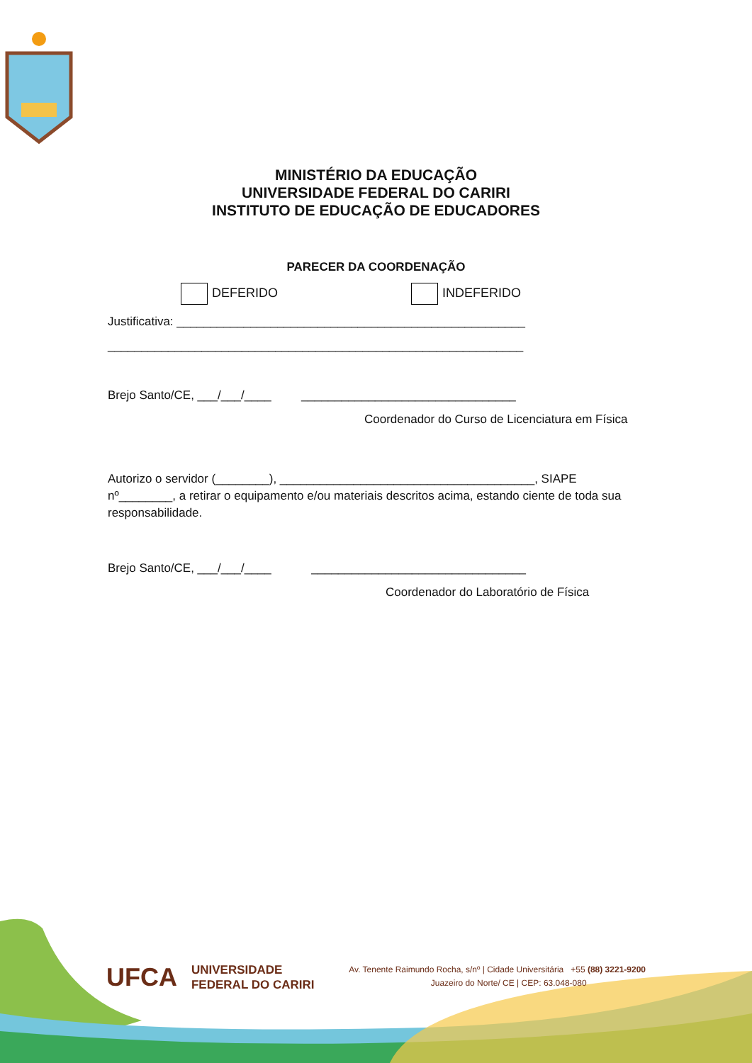MINISTÉRIO DA EDUCAÇÃO
UNIVERSIDADE FEDERAL DO CARIRI
INSTITUTO DE EDUCAÇÃO DE EDUCADORES
PARECER DA COORDENAÇÃO
DEFERIDO INDEFERIDO
Justificativa: ____________________________________________________
______________________________________________________________
Brejo Santo/CE, ___/___/____ ________________________________
Coordenador do Curso de Licenciatura em Física
Autorizo o servidor (________), ______________________________________, SIAPE nº________, a retirar o equipamento e/ou materiais descritos acima, estando ciente de toda sua responsabilidade.
Brejo Santo/CE, ___/___/____ ________________________________
Coordenador do Laboratório de Física
UFCA UNIVERSIDADE
FEDERAL DO CARIRI
Av. Tenente Raimundo Rocha, s/nº | Cidade Universitária +55 (88) 3221-9200
Juazeiro do Norte/ CE | CEP: 63.048-080